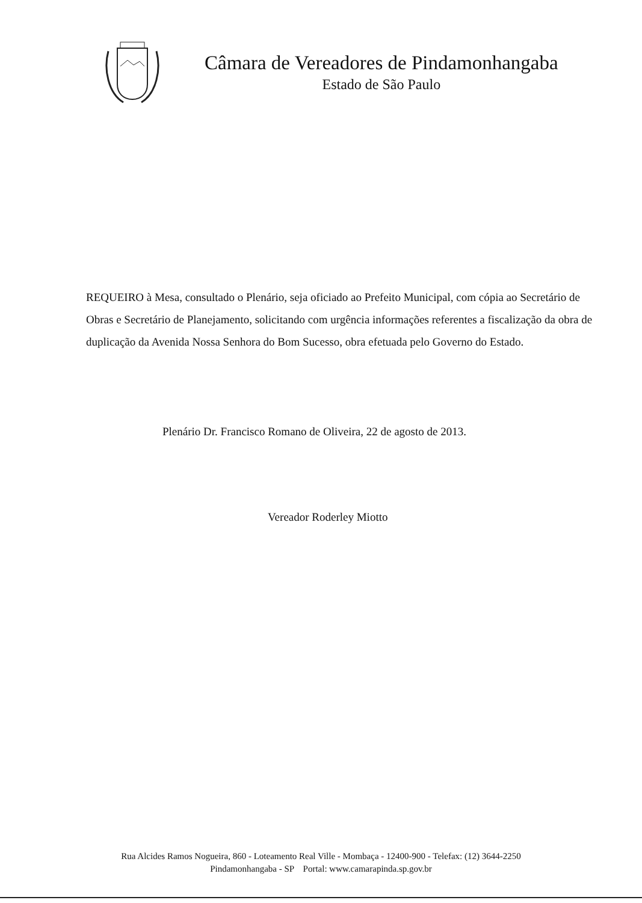Câmara de Vereadores de Pindamonhangaba
Estado de São Paulo
REQUEIRO à Mesa, consultado o Plenário, seja oficiado ao Prefeito Municipal, com cópia ao Secretário de Obras e Secretário de Planejamento, solicitando com urgência informações referentes a fiscalização da obra de duplicação da Avenida Nossa Senhora do Bom Sucesso, obra efetuada pelo Governo do Estado.
Plenário Dr. Francisco Romano de Oliveira, 22 de agosto de 2013.
Vereador Roderley Miotto
Rua Alcides Ramos Nogueira, 860 - Loteamento Real Ville - Mombaça - 12400-900 - Telefax: (12) 3644-2250
Pindamonhangaba - SP Portal: www.camarapinda.sp.gov.br